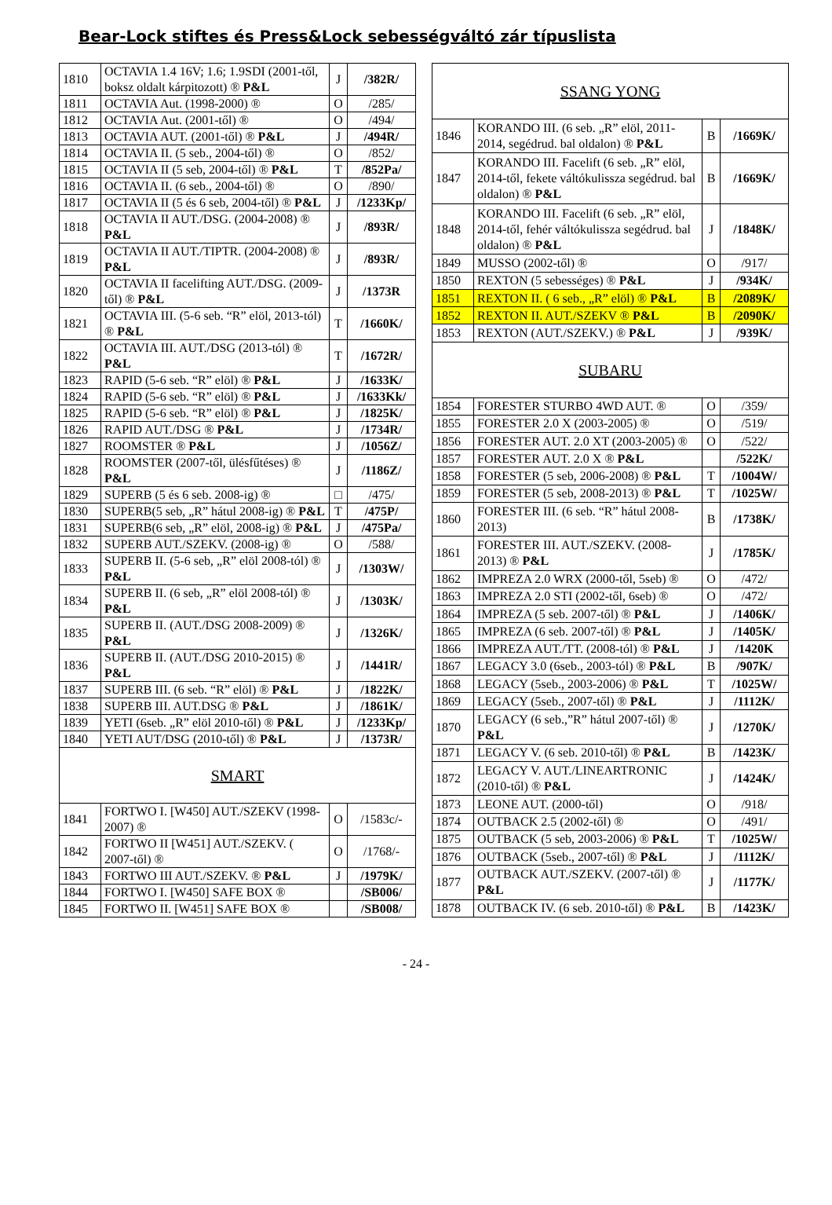Bear-Lock stiftes és Press&Lock sebességváltó zár típuslista
| 1810 | OCTAVIA 1.4 16V; 1.6; 1.9SDI (2001-től, boksz oldalt kárpitozott) ® P&L | J | /382R/ |
| 1811 | OCTAVIA Aut. (1998-2000) ® | O | /285/ |
| 1812 | OCTAVIA Aut. (2001-től) ® | O | /494/ |
| 1813 | OCTAVIA AUT. (2001-től) ® P&L | J | /494R/ |
| 1814 | OCTAVIA II. (5 seb., 2004-től) ® | O | /852/ |
| 1815 | OCTAVIA II (5 seb, 2004-től) ® P&L | T | /852Pa/ |
| 1816 | OCTAVIA II. (6 seb., 2004-től) ® | O | /890/ |
| 1817 | OCTAVIA II (5 és 6 seb, 2004-től) ® P&L | J | /1233Kp/ |
| 1818 | OCTAVIA II AUT./DSG. (2004-2008) ® P&L | J | /893R/ |
| 1819 | OCTAVIA II AUT./TIPTR. (2004-2008) ® P&L | J | /893R/ |
| 1820 | OCTAVIA II facelifting AUT./DSG. (2009-től) ® P&L | J | /1373R |
| 1821 | OCTAVIA III. (5-6 seb. “R” elöl, 2013-tól) ® P&L | T | /1660K/ |
| 1822 | OCTAVIA III. AUT./DSG (2013-tól) ® P&L | T | /1672R/ |
| 1823 | RAPID (5-6 seb. “R” elöl) ® P&L | J | /1633K/ |
| 1824 | RAPID (5-6 seb. “R” elöl) ® P&L | J | /1633Kk/ |
| 1825 | RAPID (5-6 seb. “R” elöl) ® P&L | J | /1825K/ |
| 1826 | RAPID AUT./DSG ® P&L | J | /1734R/ |
| 1827 | ROOMSTER ® P&L | J | /1056Z/ |
| 1828 | ROOMSTER (2007-től, ülésfűtéses) ® P&L | J | /1186Z/ |
| 1829 | SUPERB (5 és 6 seb. 2008-ig) ® | □ | /475/ |
| 1830 | SUPERB(5 seb, „R” hátul 2008-ig) ® P&L | T | /475P/ |
| 1831 | SUPERB(6 seb, „R” elöl, 2008-ig) ® P&L | J | /475Pa/ |
| 1832 | SUPERB AUT./SZEKV. (2008-ig) ® | O | /588/ |
| 1833 | SUPERB II. (5-6 seb, „R” elöl 2008-tól) ® P&L | J | /1303W/ |
| 1834 | SUPERB II. (6 seb, „R” elöl 2008-tól) ® P&L | J | /1303K/ |
| 1835 | SUPERB II. (AUT./DSG 2008-2009) ® P&L | J | /1326K/ |
| 1836 | SUPERB II. (AUT./DSG 2010-2015) ® P&L | J | /1441R/ |
| 1837 | SUPERB III. (6 seb. “R” elöl) ® P&L | J | /1822K/ |
| 1838 | SUPERB III. AUT.DSG ® P&L | J | /1861K/ |
| 1839 | YETI (6seb. „R” elöl 2010-től) ® P&L | J | /1233Kp/ |
| 1840 | YETI AUT/DSG (2010-től) ® P&L | J | /1373R/ |
| SMART | | | |
| 1841 | FORTWO I. [W450] AUT./SZEKV (1998-2007) ® | O | /1583c/- |
| 1842 | FORTWO II [W451] AUT./SZEKV. ( 2007-től) ® | O | /1768/- |
| 1843 | FORTWO III AUT./SZEKV. ® P&L | J | /1979K/ |
| 1844 | FORTWO I. [W450] SAFE BOX ® | | /SB006/ |
| 1845 | FORTWO II. [W451] SAFE BOX ® | | /SB008/ |
| SSANG YONG | | | |
| 1846 | KORANDO III. (6 seb. „R” elöl, 2011-2014, segédrud. bal oldalon) ® P&L | B | /1669K/ |
| 1847 | KORANDO III. Facelift (6 seb. „R” elöl, 2014-től, fekete váltókulissza segédrud. bal oldalon) ® P&L | B | /1669K/ |
| 1848 | KORANDO III. Facelift (6 seb. „R” elöl, 2014-től, fehér váltókulissza segédrud. bal oldalon) ® P&L | J | /1848K/ |
| 1849 | MUSSO (2002-től) ® | O | /917/ |
| 1850 | REXTON (5 sebességes) ® P&L | J | /934K/ |
| 1851 | REXTON II. ( 6 seb., „R” elöl) ® P&L | B | /2089K/ |
| 1852 | REXTON II. AUT./SZEKV ® P&L | B | /2090K/ |
| 1853 | REXTON (AUT./SZEKV.) ® P&L | J | /939K/ |
| SUBARU | | | |
| 1854 | FORESTER STURBO 4WD AUT. ® | O | /359/ |
| 1855 | FORESTER 2.0 X (2003-2005) ® | O | /519/ |
| 1856 | FORESTER AUT. 2.0 XT (2003-2005) ® | O | /522/ |
| 1857 | FORESTER AUT. 2.0 X ® P&L | | /522K/ |
| 1858 | FORESTER (5 seb, 2006-2008) ® P&L | T | /1004W/ |
| 1859 | FORESTER (5 seb, 2008-2013) ® P&L | T | /1025W/ |
| 1860 | FORESTER III. (6 seb. “R” hátul 2008-2013) | B | /1738K/ |
| 1861 | FORESTER III. AUT./SZEKV. (2008-2013) ® P&L | J | /1785K/ |
| 1862 | IMPREZA 2.0 WRX (2000-től, 5seb) ® | O | /472/ |
| 1863 | IMPREZA 2.0 STI (2002-től, 6seb) ® | O | /472/ |
| 1864 | IMPREZA (5 seb. 2007-től) ® P&L | J | /1406K/ |
| 1865 | IMPREZA (6 seb. 2007-től) ® P&L | J | /1405K/ |
| 1866 | IMPREZA AUT./TT. (2008-tól) ® P&L | J | /1420K |
| 1867 | LEGACY 3.0 (6seb., 2003-tól) ® P&L | B | /907K/ |
| 1868 | LEGACY (5seb., 2003-2006) ® P&L | T | /1025W/ |
| 1869 | LEGACY (5seb., 2007-től) ® P&L | J | /1112K/ |
| 1870 | LEGACY (6 seb.,”R” hátul 2007-től) ® P&L | J | /1270K/ |
| 1871 | LEGACY V. (6 seb. 2010-től) ® P&L | B | /1423K/ |
| 1872 | LEGACY V. AUT./LINEARTRONIC (2010-től) ® P&L | J | /1424K/ |
| 1873 | LEONE AUT. (2000-től) | O | /918/ |
| 1874 | OUTBACK 2.5 (2002-től) ® | O | /491/ |
| 1875 | OUTBACK (5 seb, 2003-2006) ® P&L | T | /1025W/ |
| 1876 | OUTBACK (5seb., 2007-től) ® P&L | J | /1112K/ |
| 1877 | OUTBACK AUT./SZEKV. (2007-től) ® P&L | J | /1177K/ |
| 1878 | OUTBACK IV. (6 seb. 2010-től) ® P&L | B | /1423K/ |
- 24 -